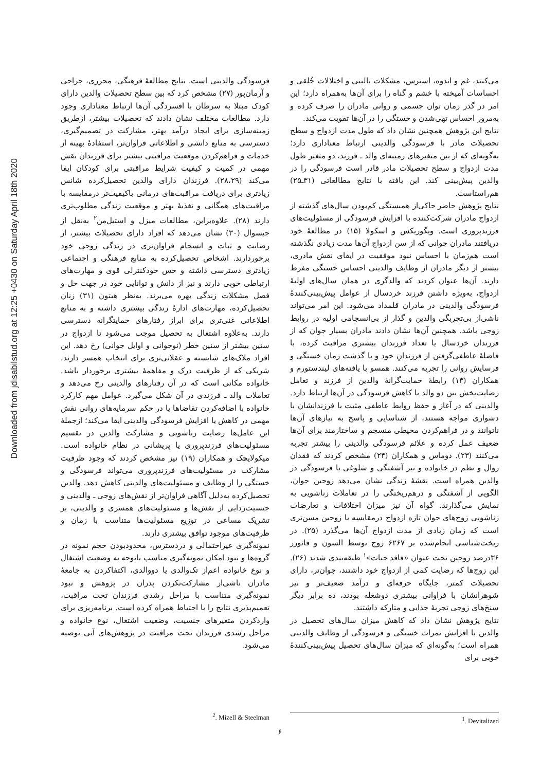Downloaded from jdisabilstud.org at 12:25 +0430 on Saturday April 18th 2020
می‌کنند، غم و اندوه، استرس، مشکلات بالینی و اختلالات خُلقی و احساسات آمیخته با خشم و گناه را برای آن‌ها به‌همراه دارد؛ این امر در گذر زمان توان جسمی و روانی مادران را صرف کرده و به‌مرور احساس تهی‌شدن و خستگی را در آن‌ها تقویت می‌کند.
نتایج این پژوهش همچنین نشان داد که طول مدت ازدواج و سطح تحصیلات مادر با فرسودگی والدینی ارتباط معناداری دارد؛ به‌گونه‌ای که از بین متغیرهای زمینه‌ای والد ـ فرزند، دو متغیر طول مدت ازدواج و سطح تحصیلات مادر قادر است فرسودگی را در والدین پیش‌بینی کند. این یافته با نتایج مطالعاتی (۳۱ـ۲۵) هم‌راستاست.
نتایج پژوهش حاضر حاکی‌از همبستگی کم‌بودن سال‌های گذشته از ازدواج مادران شرکت‌کننده با افزایش فرسودگی از مسئولیت‌های فرزندپروری است. ویگوریکس و اسکولا (۱۵) در مطالعهٔ خود دریافتند مادران جوانی که از سن ازدواج آن‌ها مدت زیادی نگذشته است هم‌زمان با احساس نبود موفقیت در ایفای نقش مادری، بیشتر از دیگر مادران از وظایف والدینی احساس خستگی مفرط دارند. آن‌ها عنوان کردند که والدگری در همان سال‌های اولیهٔ ازدواج، به‌ویژه داشتن فرزند خردسال از عوامل پیش‌بینی‌کنندهٔ فرسودگی والدینی در مادران قلمداد می‌شود. این امر می‌تواند ناشی‌از بی‌تجربگی والدین و گذار از بی‌انسجامی اولیه در روابط زوجی باشد. همچنین آن‌ها نشان دادند مادران بسیار جوان که از فرزندان خردسال یا تعداد فرزندان بیشتری مراقبت کرده، با فاصلهٔ عاطفی‌گرفتن از فرزندانِ خود و با گذشت زمان خستگی و فرسایش روانی را تجربه می‌کنند. همسو با یافته‌های لیندستورم و همکاران (۱۳) رابطهٔ حمایت‌گرانهٔ والدین از فرزند و تعامل رضایت‌بخش بین دو والد با کاهش فرسودگی در آن‌ها ارتباط دارد. والدینی که در آغاز و حفظ روابط عاطفی مثبت با فرزندانشان با دشواری مواجه هستند، از شناسایی و پاسخ به نیازهای آن‌ها ناتوانند و در فراهم‌کردن محیطی منسجم و ساختارمند برای آن‌ها ضعیف عمل کرده و علائم فرسودگی والدینی را بیشتر تجربه می‌کنند (۲۳). دوماس و همکاران (۲۴) مشخص کردند که فقدان روال و نظم در خانواده و نیز آشفتگی و شلوغی با فرسودگی در والدین همراه است. نقشهٔ زندگی نشان می‌دهد زوجین جوان، الگویی از آشفتگی و درهم‌ریختگی را در تعاملات زناشویی به نمایش می‌گذارند. گواه آن نیز میزان اختلافات و تعارضات زناشویی زوج‌های جوان تازه ازدواج درمقایسه با زوجین مسن‌تری است که زمان زیادی از مدت ازدواج آن‌ها می‌گذرد (۲۵). در ریخت‌شناسی انجام‌شده بر ۶۲۶۷ زوج توسط السون و فائورز ۳۶درصد زوجین تحت عنوان «فاقد حیات»<sup>۱</sup> طبقه‌بندی شدند (۲۶). این زوج‌ها که رضایت کمی از ازدواج خود داشتند، جوان‌تر، دارای تحصیلات کمتر، جایگاه حرفه‌ای و درآمد ضعیف‌تر و نیز شوهرانشان با فراوانی بیشتری دوشغله بودند، ده برابر دیگر سنخ‌های زوجی تجربهٔ جدایی و متارکه داشتند.
نتایج پژوهش نشان داد که کاهش میزان سال‌های تحصیل در والدین با افزایش نمرات خستگی و فرسودگی از وظایف والدینی همراه است؛ به‌گونه‌ای که میزان سال‌های تحصیل پیش‌بینی‌کنندهٔ خوبی برای
فرسودگی والدینی است. نتایج مطالعهٔ فرهنگی، محرری، جراحی و آرمان‌پور (۲۷) مشخص کرد که بین سطح تحصیلات والدین دارای کودک مبتلا به سرطان با افسردگی آن‌ها ارتباط معناداری وجود دارد. مطالعات مختلف نشان دادند که تحصیلات بیشتر، ازطریق زمینه‌سازی برای ایجاد درآمد بهتر، مشارکت در تصمیم‌گیری، دسترسی به منابع دانشی و اطلاعاتی فراوان‌تر، استفادهٔ بهینه از خدمات و فراهم‌کردن موقعیت مراقبتی بیشتر برای فرزندان نقش مهمی در کمیت و کیفیت شرایط مراقبتی برای کودکان ایفا می‌کند (۲۸،۲۹). فرزندان دارای والدین تحصیل‌کرده شانس زیادتری برای دریافت مراقبت‌های درمانی باکیفیت‌تر درمقایسه با مراقبت‌های همگانی و تغذیهٔ بهتر و موقعیت زندگی مطلوب‌تری دارند (۲۸). علاوه‌براین، مطالعات میزل و استیل‌من<sup>۲</sup> به‌نقل از جیسوال (۳۰) نشان می‌دهد که افراد دارای تحصیلات بیشتر، از رضایت و ثبات و انسجام فراوان‌تری در زندگی زوجی خود برخوردارند. اشخاص تحصیل‌کرده به منابع فرهنگی و اجتماعی زیادتری دسترسی داشته و حس خودکنترلی قوی و مهارت‌های ارتباطی خوبی دارند و نیز از دانش و توانایی خود در جهت حل و فصل مشکلات زندگی بهره می‌برند. به‌نظر هیتون (۳۱) زنان تحصیل‌کرده، مهارت‌های ادارهٔ زندگی بیشتری داشته و به منابع اطلاعاتی غنی‌تری برای ابراز رفتارهای حمایتگرانه دسترسی دارند. به‌علاوه اشتغال به تحصیل موجب می‌شود تا ازدواج در سنین بیشتر از سنین خطر (نوجوانی و اوایل جوانی) رخ دهد. این افراد ملاک‌های شایسته و عقلانی‌تری برای انتخاب همسر دارند. شریکی که از ظرفیت درک و مفاهمهٔ بیشتری برخوردار باشد. خانواده مکانی است که در آن رفتارهای والدینی رخ می‌دهد و تعاملات والد ـ فرزندی در آن شکل می‌گیرد. عوامل مهم کارکرد خانواده با اضافه‌کردن تقاضاها یا در حکم سرمایه‌های روانی نقش مهمی در کاهش یا افزایش فرسودگی والدینی ایفا می‌کند؛ ازجملهٔ این عامل‌ها رضایت زناشویی و مشارکت والدین در تقسیم مسئولیت‌های فرزندپروری یا پریشانی در نظام خانواده است. میکولایچک و همکاران (۱۹) نیز مشخص کردند که وجود ظرفیت مشارکت در مسئولیت‌های فرزندپروری می‌تواند فرسودگی و خستگی را از وظایف و مسئولیت‌های والدینی کاهش دهد. والدین تحصیل‌کرده به‌دلیل آگاهی فراوان‌تر از نقش‌های زوجی ـ والدینی و جنسیت‌زدایی از نقش‌ها و مسئولیت‌های همسری و والدینی، بر تشریک مساعی در توزیع مسئولیت‌ها متناسب با زمان و ظرفیت‌های موجود توافق بیشتری دارند.
نمونه‌گیری غیراحتمالی و دردسترس، محدودبودن حجم نمونه در گروه‌ها و نبود امکان نمونه‌گیری مناسب باتوجه به وضعیت اشتغال و نوع خانواده اعم‌از تک‌والدی یا دووالدی، اکتفاکردن به جامعهٔ مادران ناشی‌از مشارکت‌نکردن پدران در پژوهش و نبود نمونه‌گیری متناسب با مراحل رشدی فرزندان تحت مراقبت، تعمیم‌پذیری نتایج را با احتیاط همراه کرده است. برنامه‌ریزی برای واردکردن متغیرهای جنسیت، وضعیت اشتغال، نوع خانواده و مراحل رشدی فرزندان تحت مراقبت در پژوهش‌های آتی توصیه می‌شود.
<sup>1</sup>. Devitalized
<sup>2</sup>. Mizell & Steelman
۶